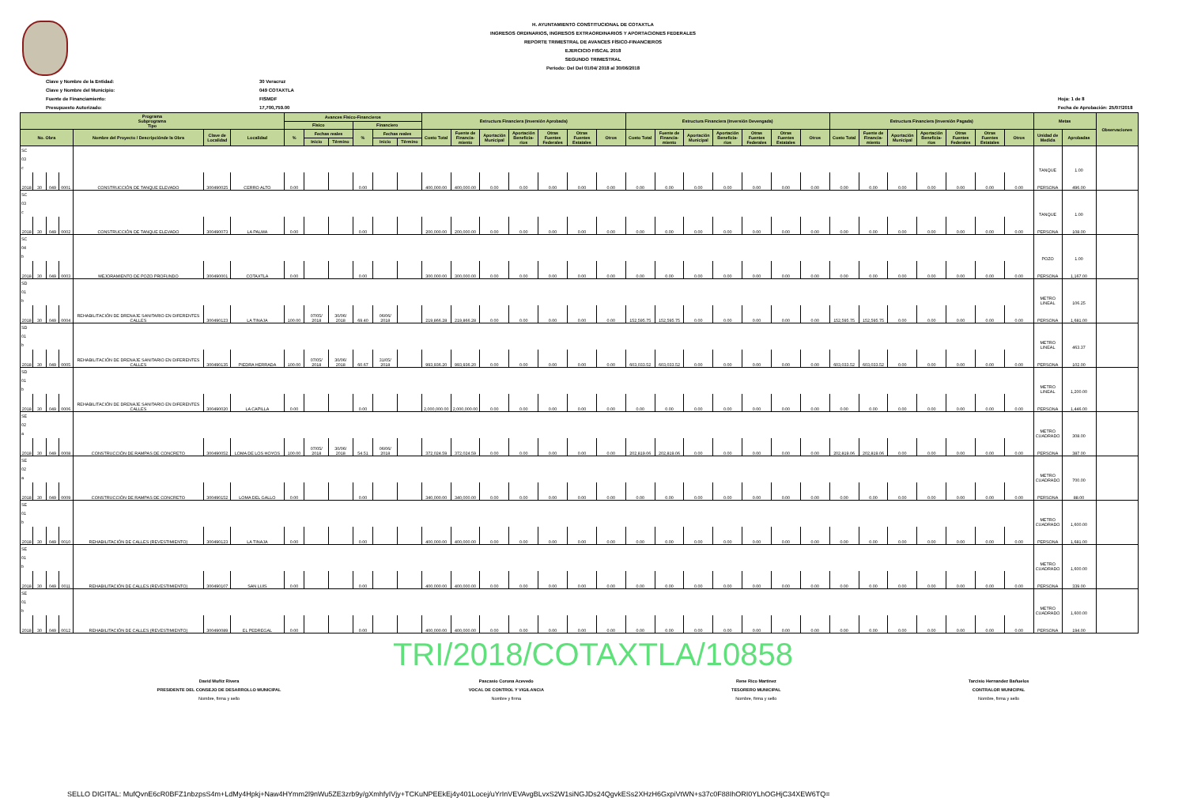H. AYUNTAMIENTO CONSTITUCIONAL DE COTAXTLA
INGRESOS ORDINARIOS, INGRESOS EXTRAORDINARIOS Y APORTACIONES FEDERALES
REPORTE TRIMESTRAL DE AVANCES FÍSICO-FINANCIEROS
EJERCICIO FISCAL 2018
SEGUNDO TRIMESTRAL
Periodo: Del Del 01/04/ 2018 al 30/06/2018
Clave y Nombre de la Entidad:
Clave y Nombre del Municipio:
Fuente de Financiamiento:
Presupuesto Autorizado:
30 Veracruz
049 COTAXTLA
FISMDF
17,700,759.00
Hoja: 1 de 8
Fecha de Aprobación: 25/07/2018
| Programa Subprograma Tipo | | | | | | | Avances Físico-Financieros | | | | | | Estructura Financiera (Inversión Aprobada) | | | | | | | Estructura Financiera (Inversión Devengada) | | | | | | | Estructura Financiera (Inversión Pagada) | | | | | | | Metas | | Observaciones |
| --- | --- | --- | --- | --- | --- | --- | --- | --- | --- | --- | --- | --- | --- | --- | --- | --- | --- | --- | --- | --- | --- | --- | --- | --- | --- | --- | --- | --- | --- | --- | --- | --- | --- | --- | --- | --- |
| | | | | | | | Físico | | | Financiero | | | | | | | | | | | | | | | | | | | | | | | | | | |
| No. Obra | | | | Nombre del Proyecto / Descripciónde la Obra | Clave de Localidad | Localidad | % | Fechas reales | | % | Fechas reales | | Costo Total | Fuente de Financia-miento | Aportación Municipal | Aportación Beneficia-rios | Otras Fuentes Federales | Otras Fuentes Estatales | Otros | Costo Total | Fuente de Financia-miento | Aportación Municipal | Aportación Beneficia-rios | Otras Fuentes Federales | Otras Fuentes Estatales | Otros | Costo Total | Fuente de Financia-miento | Aportación Municipal | Aportación Beneficia-rios | Otras Fuentes Federales | Otras Fuentes Estatales | Otros | Unidad de Medida | Aprobadas | |
| | | | | | | | | Inicio | Término | | Inicio | Término | | | | | | | | | | | | | | | | | | | | | | | | |
| SC 03 c | | | | | | | | | | | | | | | | | | | | | | | | | | | | | | | | | | TANQUE | 1.00 | |
| 2018 | 30 | 049 | 0001 | CONSTRUCCIÓN DE TANQUE ELEVADO | 300490025 | CERRO ALTO | 0.00 | | | 0.00 | | | 400,000.00 | 400,000.00 | 0.00 | 0.00 | 0.00 | 0.00 | 0.00 | 0.00 | 0.00 | 0.00 | 0.00 | 0.00 | 0.00 | 0.00 | 0.00 | 0.00 | 0.00 | 0.00 | 0.00 | 0.00 | 0.00 | PERSONA | 496.00 | |
| SC 03 c | | | | | | | | | | | | | | | | | | | | | | | | | | | | | | | | | | TANQUE | 1.00 | |
| 2018 | 30 | 049 | 0002 | CONSTRUCCIÓN DE TANQUE ELEVADO | 300490073 | LA PALMA | 0.00 | | | 0.00 | | | 200,000.00 | 200,000.00 | 0.00 | 0.00 | 0.00 | 0.00 | 0.00 | 0.00 | 0.00 | 0.00 | 0.00 | 0.00 | 0.00 | 0.00 | 0.00 | 0.00 | 0.00 | 0.00 | 0.00 | 0.00 | 0.00 | PERSONA | 108.00 | |
| SC 04 b | | | | | | | | | | | | | | | | | | | | | | | | | | | | | | | | | | POZO | 1.00 | |
| 2018 | 30 | 049 | 0003 | MEJORAMIENTO DE POZO PROFUNDO | 300490001 | COTAXTLA | 0.00 | | | 0.00 | | | 300,000.00 | 300,000.00 | 0.00 | 0.00 | 0.00 | 0.00 | 0.00 | 0.00 | 0.00 | 0.00 | 0.00 | 0.00 | 0.00 | 0.00 | 0.00 | 0.00 | 0.00 | 0.00 | 0.00 | 0.00 | 0.00 | PERSONA | 1,167.00 | |
| SD 01 b | | | | | | | | | | | | | | | | | | | | | | | | | | | | | | | | | | METRO LINEAL | 106.25 | |
| 2018 | 30 | 049 | 0004 | REHABILITACIÓN DE DRENAJE SANITARIO EN DIFERENTES CALLES | 300490123 | LA TINAJA | 100.00 | 07/05/ 2018 | 30/06/ 2018 | 69.40 | 06/06/ 2018 | | 219,866.28 | 219,866.28 | 0.00 | 0.00 | 0.00 | 0.00 | 0.00 | 152,595.75 | 152,595.75 | 0.00 | 0.00 | 0.00 | 0.00 | 0.00 | 152,595.75 | 152,595.75 | 0.00 | 0.00 | 0.00 | 0.00 | 0.00 | PERSONA | 1,681.00 | |
| SD 01 b | | | | | | | | | | | | | | | | | | | | | | | | | | | | | | | | | | METRO LINEAL | 463.37 | |
| 2018 | 30 | 049 | 0005 | REHABILITACIÓN DE DRENAJE SANITARIO EN DIFERENTES CALLES | 300490135 | PIEDRA HERRADA | 100.00 | 07/05/ 2018 | 30/06/ 2018 | 60.67 | 31/05/ 2018 | | 993,936.20 | 993,936.20 | 0.00 | 0.00 | 0.00 | 0.00 | 0.00 | 603,033.52 | 603,033.52 | 0.00 | 0.00 | 0.00 | 0.00 | 0.00 | 603,033.52 | 603,033.52 | 0.00 | 0.00 | 0.00 | 0.00 | 0.00 | PERSONA | 102.00 | |
| SD 01 b | | | | | | | | | | | | | | | | | | | | | | | | | | | | | | | | | | METRO LINEAL | 1,200.00 | |
| 2018 | 30 | 049 | 0006 | REHABILITACIÓN DE DRENAJE SANITARIO EN DIFERENTES CALLES | 300490020 | LA CAPILLA | 0.00 | | | 0.00 | | | 2,000,000.00 | 2,000,000.00 | 0.00 | 0.00 | 0.00 | 0.00 | 0.00 | 0.00 | 0.00 | 0.00 | 0.00 | 0.00 | 0.00 | 0.00 | 0.00 | 0.00 | 0.00 | 0.00 | 0.00 | 0.00 | 0.00 | PERSONA | 1,446.00 | |
| SE 02 a | | | | | | | | | | | | | | | | | | | | | | | | | | | | | | | | | | METRO CUADRADO | 308.00 | |
| 2018 | 30 | 049 | 0008 | CONSTRUCCIÓN DE RAMPAS DE CONCRETO | 300490052 | LOMA DE LOS HOYOS | 100.00 | 07/05/ 2018 | 30/06/ 2018 | 54.51 | 06/06/ 2018 | | 372,024.59 | 372,024.59 | 0.00 | 0.00 | 0.00 | 0.00 | 0.00 | 202,819.06 | 202,819.06 | 0.00 | 0.00 | 0.00 | 0.00 | 0.00 | 202,819.06 | 202,819.06 | 0.00 | 0.00 | 0.00 | 0.00 | 0.00 | PERSONA | 387.00 | |
| SE 02 a | | | | | | | | | | | | | | | | | | | | | | | | | | | | | | | | | | METRO CUADRADO | 700.00 | |
| 2018 | 30 | 049 | 0009 | CONSTRUCCIÓN DE RAMPAS DE CONCRETO | 300490152 | LOMA DEL GALLO | 0.00 | | | 0.00 | | | 340,000.00 | 340,000.00 | 0.00 | 0.00 | 0.00 | 0.00 | 0.00 | 0.00 | 0.00 | 0.00 | 0.00 | 0.00 | 0.00 | 0.00 | 0.00 | 0.00 | 0.00 | 0.00 | 0.00 | 0.00 | 0.00 | PERSONA | 88.00 | |
| SE 01 b | | | | | | | | | | | | | | | | | | | | | | | | | | | | | | | | | | METRO CUADRADO | 1,600.00 | |
| 2018 | 30 | 049 | 0010 | REHABILITACIÓN DE CALLES (REVESTIMIENTO) | 300490123 | LA TINAJA | 0.00 | | | 0.00 | | | 400,000.00 | 400,000.00 | 0.00 | 0.00 | 0.00 | 0.00 | 0.00 | 0.00 | 0.00 | 0.00 | 0.00 | 0.00 | 0.00 | 0.00 | 0.00 | 0.00 | 0.00 | 0.00 | 0.00 | 0.00 | 0.00 | PERSONA | 1,681.00 | |
| SE 01 b | | | | | | | | | | | | | | | | | | | | | | | | | | | | | | | | | | METRO CUADRADO | 1,600.00 | |
| 2018 | 30 | 049 | 0011 | REHABILITACIÓN DE CALLES (REVESTIMIENTO) | 300490107 | SAN LUIS | 0.00 | | | 0.00 | | | 400,000.00 | 400,000.00 | 0.00 | 0.00 | 0.00 | 0.00 | 0.00 | 0.00 | 0.00 | 0.00 | 0.00 | 0.00 | 0.00 | 0.00 | 0.00 | 0.00 | 0.00 | 0.00 | 0.00 | 0.00 | 0.00 | PERSONA | 339.00 | |
| SE 01 b | | | | | | | | | | | | | | | | | | | | | | | | | | | | | | | | | | METRO CUADRADO | 1,600.00 | |
| 2018 | 30 | 049 | 0012 | REHABILITACIÓN DE CALLES (REVESTIMIENTO) | 300490089 | EL PEDREGAL | 0.00 | | | 0.00 | | | 400,000.00 | 400,000.00 | 0.00 | 0.00 | 0.00 | 0.00 | 0.00 | 0.00 | 0.00 | 0.00 | 0.00 | 0.00 | 0.00 | 0.00 | 0.00 | 0.00 | 0.00 | 0.00 | 0.00 | 0.00 | 0.00 | PERSONA | 194.00 | |
TRI/2018/COTAXTLA/10858
David Muñiz Rivera
PRESIDENTE DEL CONSEJO DE DESARROLLO MUNICIPAL
Nombre, firma y sello
Pascasio Corona Acevedo
VOCAL DE CONTROL Y VIGILANCIA
Nombre y firma
Rene Rico Martinez
TESORERO MUNICIPAL
Nombre, firma y sello
Tarcisio Hernandez Bañuelos
CONTRALOR MUNICIPAL
Nombre, firma y sello
SELLO DIGITAL: MufQvnE6cR0BFZ1nbzpsS4m+LdMy4Hpkj+Naw4HYmm2l9nWu5ZE3zrb9y/gXmhfyIVjy+TCKuNPEEkEj4y401Locej/uYrInVEVAvgBLvxS2W1siNGJDs24QgvkESs2XHzH6GxpiVtWN+s37c0F88IhORI0YLhOGHjC34XEW6TQ=